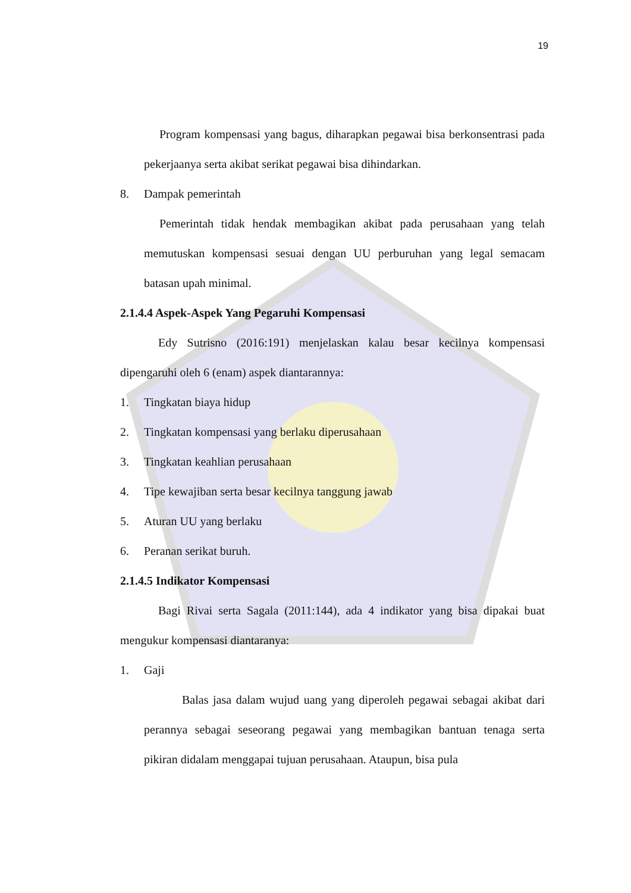19
Program kompensasi yang bagus, diharapkan pegawai bisa berkonsentrasi pada pekerjaanya serta akibat serikat pegawai bisa dihindarkan.
8. Dampak pemerintah
Pemerintah tidak hendak membagikan akibat pada perusahaan yang telah memutuskan kompensasi sesuai dengan UU perburuhan yang legal semacam batasan upah minimal.
2.1.4.4 Aspek-Aspek Yang Pegaruhi Kompensasi
Edy Sutrisno (2016:191) menjelaskan kalau besar kecilnya kompensasi dipengaruhi oleh 6 (enam) aspek diantarannya:
1. Tingkatan biaya hidup
2. Tingkatan kompensasi yang berlaku diperusahaan
3. Tingkatan keahlian perusahaan
4. Tipe kewajiban serta besar kecilnya tanggung jawab
5. Aturan UU yang berlaku
6. Peranan serikat buruh.
2.1.4.5 Indikator Kompensasi
Bagi Rivai serta Sagala (2011:144), ada 4 indikator yang bisa dipakai buat mengukur kompensasi diantaranya:
1. Gaji
Balas jasa dalam wujud uang yang diperoleh pegawai sebagai akibat dari perannya sebagai seseorang pegawai yang membagikan bantuan tenaga serta pikiran didalam menggapai tujuan perusahaan. Ataupun, bisa pula